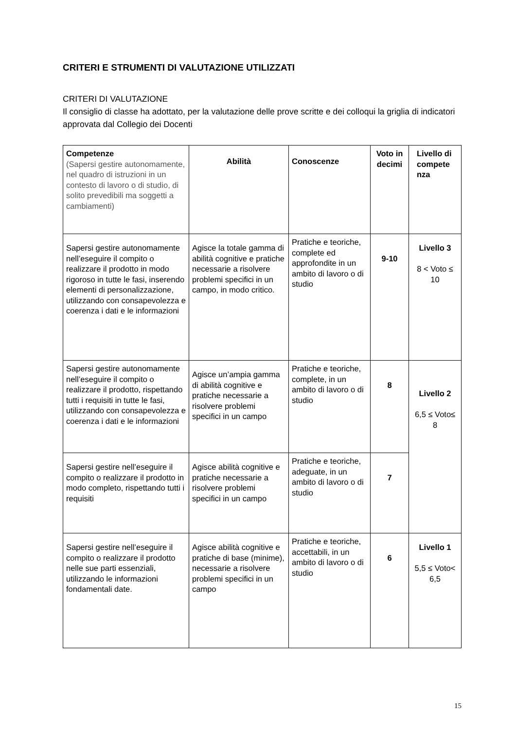CRITERI E STRUMENTI DI VALUTAZIONE UTILIZZATI
CRITERI DI VALUTAZIONE
Il consiglio di classe ha adottato, per la valutazione delle prove scritte e dei colloqui la griglia di indicatori approvata dal Collegio dei Docenti
| Competenze (Sapersi gestire autonomamente, nel quadro di istruzioni in un contesto di lavoro o di studio, di solito prevedibili ma soggetti a cambiamenti) | Abilità | Conoscenze | Voto in decimi | Livello di compete nza |
| --- | --- | --- | --- | --- |
| Sapersi gestire autonomamente nell’eseguire il compito o realizzare il prodotto in modo rigoroso in tutte le fasi, inserendo elementi di personalizzazione, utilizzando con consapevolezza e coerenza i dati e le informazioni | Agisce la totale gamma di abilità cognitive e pratiche necessarie a risolvere problemi specifici in un campo, in modo critico. | Pratiche e teoriche, complete ed approfondite in un ambito di lavoro o di studio | 9-10 | Livello 3 8 < Voto ≤ 10 |
| Sapersi gestire autonomamente nell’eseguire il compito o realizzare il prodotto, rispettando tutti i requisiti in tutte le fasi, utilizzando con consapevolezza e coerenza i dati e le informazioni | Agisce un’ampia gamma di abilità cognitive e pratiche necessarie a risolvere problemi specifici in un campo | Pratiche e teoriche, complete, in un ambito di lavoro o di studio | 8 | Livello 2 6,5 ≤ Voto≤ 8 |
| Sapersi gestire nell’eseguire il compito o realizzare il prodotto in modo completo, rispettando tutti i requisiti | Agisce abilità cognitive e pratiche necessarie a risolvere problemi specifici in un campo | Pratiche e teoriche, adeguate, in un ambito di lavoro o di studio | 7 | |
| Sapersi gestire nell’eseguire il compito o realizzare il prodotto nelle sue parti essenziali, utilizzando le informazioni fondamentali date. | Agisce abilità cognitive e pratiche di base (minime), necessarie a risolvere problemi specifici in un campo | Pratiche e teoriche, accettabili, in un ambito di lavoro o di studio | 6 | Livello 1 5,5 ≤ Voto< 6,5 |
15